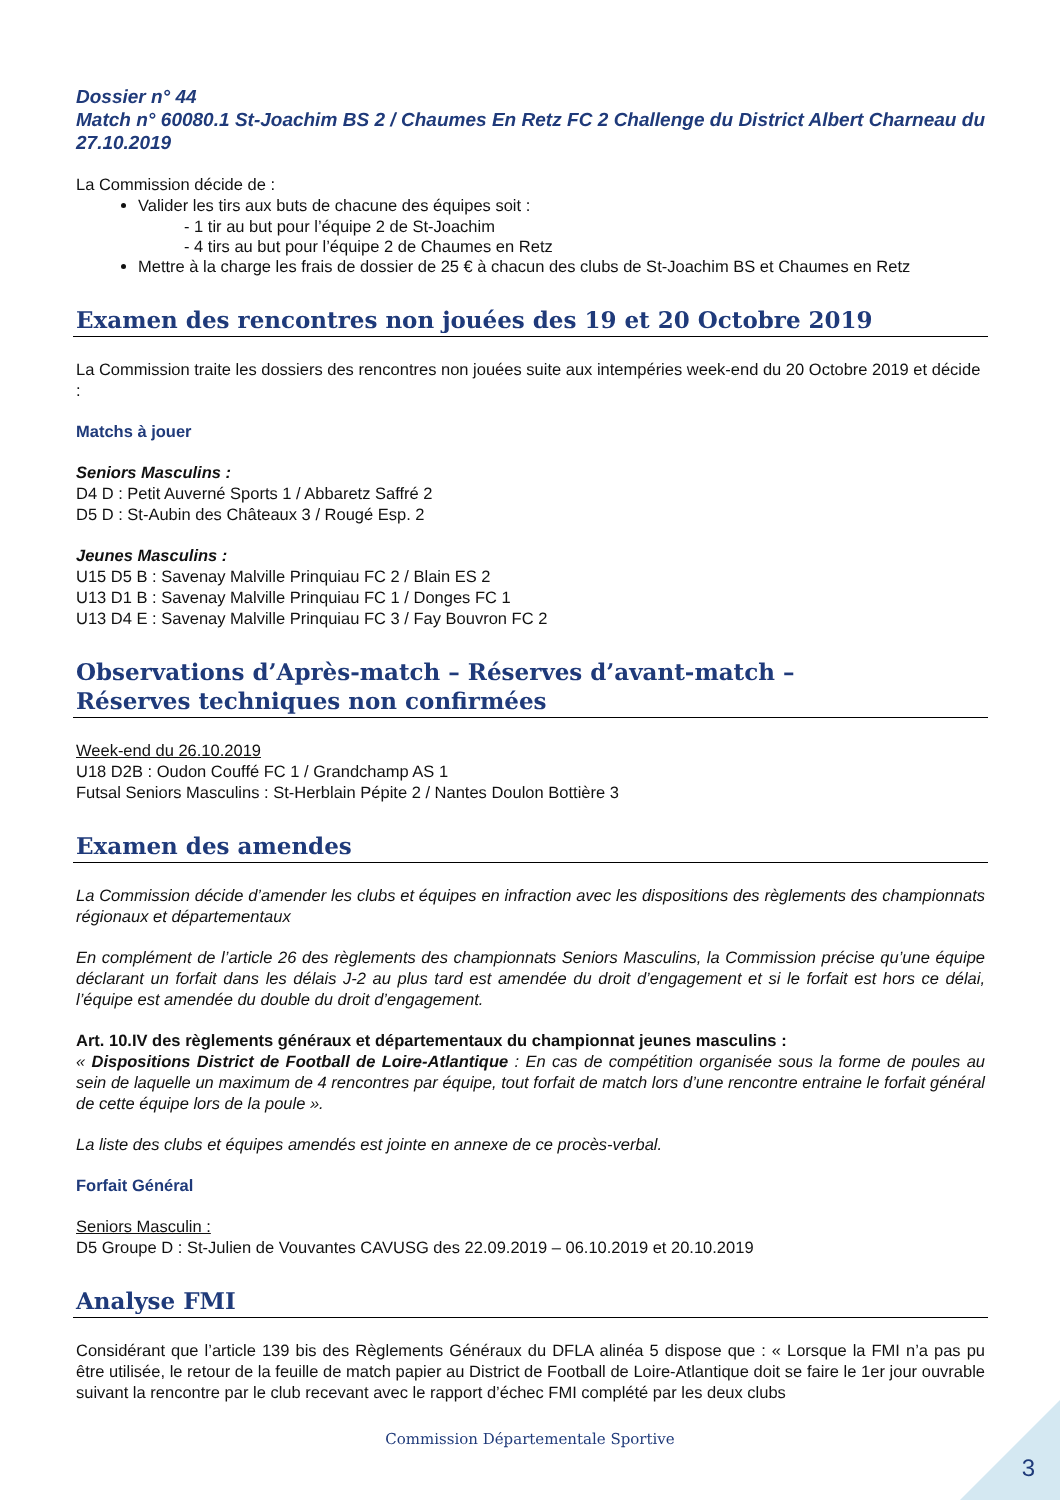Dossier n° 44
Match n° 60080.1 St-Joachim BS 2 / Chaumes En Retz FC 2 Challenge du District Albert Charneau du 27.10.2019
La Commission décide de :
Valider les tirs aux buts de chacune des équipes soit :
- 1 tir au but pour l’équipe 2 de St-Joachim
- 4 tirs au but pour l’équipe 2 de Chaumes en Retz
Mettre à la charge les frais de dossier de 25 € à chacun des clubs de St-Joachim BS et Chaumes en Retz
Examen des rencontres non jouées des 19 et 20 Octobre 2019
La Commission traite les dossiers des rencontres non jouées suite aux intempéries week-end du 20 Octobre 2019 et décide :
Matchs à jouer
Seniors Masculins :
D4 D : Petit Auverné Sports 1 / Abbaretz Saffré 2
D5 D : St-Aubin des Châteaux 3 / Rougé Esp. 2
Jeunes Masculins :
U15 D5 B : Savenay Malville Prinquiau FC 2 / Blain ES 2
U13 D1 B : Savenay Malville Prinquiau FC 1 / Donges FC 1
U13 D4 E : Savenay Malville Prinquiau FC 3 / Fay Bouvron FC 2
Observations d’Après-match – Réserves d’avant-match –
Réserves techniques non confirmées
Week-end du 26.10.2019
U18 D2B : Oudon Couffé FC 1 / Grandchamp AS 1
Futsal Seniors Masculins : St-Herblain Pépite 2 / Nantes Doulon Bottière 3
Examen des amendes
La Commission décide d’amender les clubs et équipes en infraction avec les dispositions des règlements des championnats régionaux et départementaux
En complément de l’article 26 des règlements des championnats Seniors Masculins, la Commission précise qu’une équipe déclarant un forfait dans les délais J-2 au plus tard est amendée du droit d’engagement et si le forfait est hors ce délai, l’équipe est amendée du double du droit d’engagement.
Art. 10.IV des règlements généraux et départementaux du championnat jeunes masculins :
« Dispositions District de Football de Loire-Atlantique : En cas de compétition organisée sous la forme de poules au sein de laquelle un maximum de 4 rencontres par équipe, tout forfait de match lors d’une rencontre entraine le forfait général de cette équipe lors de la poule ».
La liste des clubs et équipes amendés est jointe en annexe de ce procès-verbal.
Forfait Général
Seniors Masculin :
D5 Groupe D : St-Julien de Vouvantes CAVUSG des 22.09.2019 – 06.10.2019 et 20.10.2019
Analyse FMI
Considérant que l’article 139 bis des Règlements Généraux du DFLA alinéa 5 dispose que : « Lorsque la FMI n’a pas pu être utilisée, le retour de la feuille de match papier au District de Football de Loire-Atlantique doit se faire le 1er jour ouvrable suivant la rencontre par le club recevant avec le rapport d’échec FMI complété par les deux clubs
Commission Départementale Sportive
3